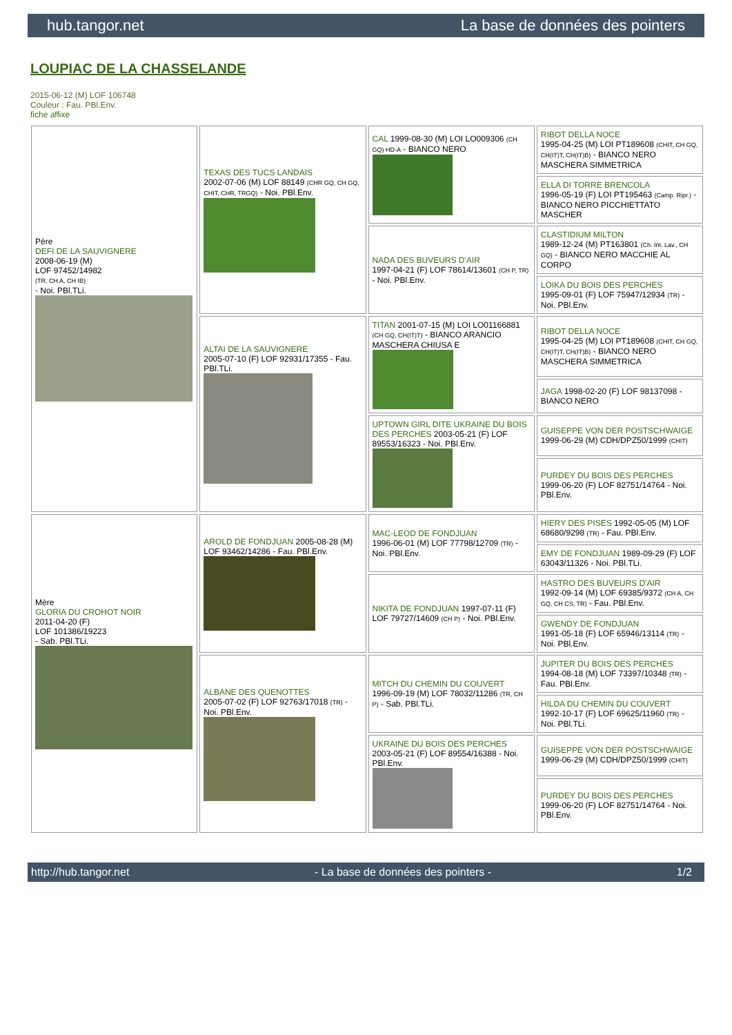hub.tangor.net La base de données des pointers
LOUPIAC DE LA CHASSELANDE
2015-06-12 (M) LOF 106748
Couleur : Fau. PBl.Env.
fiche affixe
| Père DEFI DE LA SAUVIGNERE 2008-06-19 (M) LOF 97452/14982 (TR, CH A, CH IB) - Noi. PBl.TLi. | TEXAS DES TUCS LANDAIS 2002-07-06 (M) LOF 88149 (CHR GQ, CH GQ, CHIT, CHR, TRGQ) - Noi. PBl.Env. | CAL 1999-08-30 (M) LOI LO009306 (CH GQ) HD-A - BIANCO NERO | RIBOT DELLA NOCE 1995-04-25 (M) LOI PT189608 (CHIT, CH GQ, CH(IT)T, CH(IT)B) - BIANCO NERO MASCHERA SIMMETRICA |
| | | | ELLA DI TORRE BRENCOLA 1996-05-19 (F) LOI PT195463 (Camp. Ripr.) - BIANCO NERO PICCHIETTATO MASCHER |
| | | NADA DES BUVEURS D'AIR 1997-04-21 (F) LOF 78614/13601 (CH P, TR) - Noi. PBl.Env. | CLASTIDIUM MILTON 1989-12-24 (M) PT163801 (Ch. Int. Lav., CH GQ) - BIANCO NERO MACCHIE AL CORPO |
| | | | LOIKA DU BOIS DES PERCHES 1995-09-01 (F) LOF 75947/12934 (TR) - Noi. PBl.Env. |
| | ALTAI DE LA SAUVIGNERE 2005-07-10 (F) LOF 92931/17355 - Fau. PBl.TLi. | TITAN 2001-07-15 (M) LOI LO01166881 (CH GQ, CH(IT)T) - BIANCO ARANCIO MASCHERA CHIUSA E | RIBOT DELLA NOCE 1995-04-25 (M) LOI PT189608 (CHIT, CH GQ, CH(IT)T, CH(IT)B) - BIANCO NERO MASCHERA SIMMETRICA |
| | | | JAGA 1998-02-20 (F) LOF 98137098 - BIANCO NERO |
| | | UPTOWN GIRL DITE UKRAINE DU BOIS DES PERCHES 2003-05-21 (F) LOF 89553/16323 - Noi. PBl.Env. | GUISEPPE VON DER POSTSCHWAIGE 1999-06-29 (M) CDH/DPZ50/1999 (CHIT) |
| | | | PURDEY DU BOIS DES PERCHES 1999-06-20 (F) LOF 82751/14764 - Noi. PBl.Env. |
| Mère GLORIA DU CROHOT NOIR 2011-04-20 (F) LOF 101386/19223 - Sab. PBl.TLi. | AROLD DE FONDJUAN 2005-08-28 (M) LOF 93462/14286 - Fau. PBl.Env. | MAC-LEOD DE FONDJUAN 1996-06-01 (M) LOF 77798/12709 (TR) - Noi. PBl.Env. | HIERY DES PISES 1992-05-05 (M) LOF 68680/9298 (TR) - Fau. PBl.Env. |
| | | | EMY DE FONDJUAN 1989-09-29 (F) LOF 63043/11326 - Noi. PBl.TLi. |
| | | NIKITA DE FONDJUAN 1997-07-11 (F) LOF 79727/14609 (CH P) - Noi. PBl.Env. | HASTRO DES BUVEURS D'AIR 1992-09-14 (M) LOF 69385/9372 (CH A, CH GQ, CH CS, TR) - Fau. PBl.Env. |
| | | | GWENDY DE FONDJUAN 1991-05-18 (F) LOF 65946/13114 (TR) - Noi. PBl.Env. |
| | ALBANE DES QUENOTTES 2005-07-02 (F) LOF 92763/17018 (TR) - Noi. PBl.Env. | MITCH DU CHEMIN DU COUVERT 1996-09-19 (M) LOF 78032/11286 (TR, CH P) - Sab. PBl.TLi. | JUPITER DU BOIS DES PERCHES 1994-08-18 (M) LOF 73397/10348 (TR) - Fau. PBl.Env. |
| | | | HILDA DU CHEMIN DU COUVERT 1992-10-17 (F) LOF 69625/11960 (TR) - Noi. PBl.TLi. |
| | | UKRAINE DU BOIS DES PERCHES 2003-05-21 (F) LOF 89554/16388 - Noi. PBl.Env. | GUISEPPE VON DER POSTSCHWAIGE 1999-06-29 (M) CDH/DPZ50/1999 (CHIT) |
| | | | PURDEY DU BOIS DES PERCHES 1999-06-20 (F) LOF 82751/14764 - Noi. PBl.Env. |
http://hub.tangor.net - La base de données des pointers - 1/2